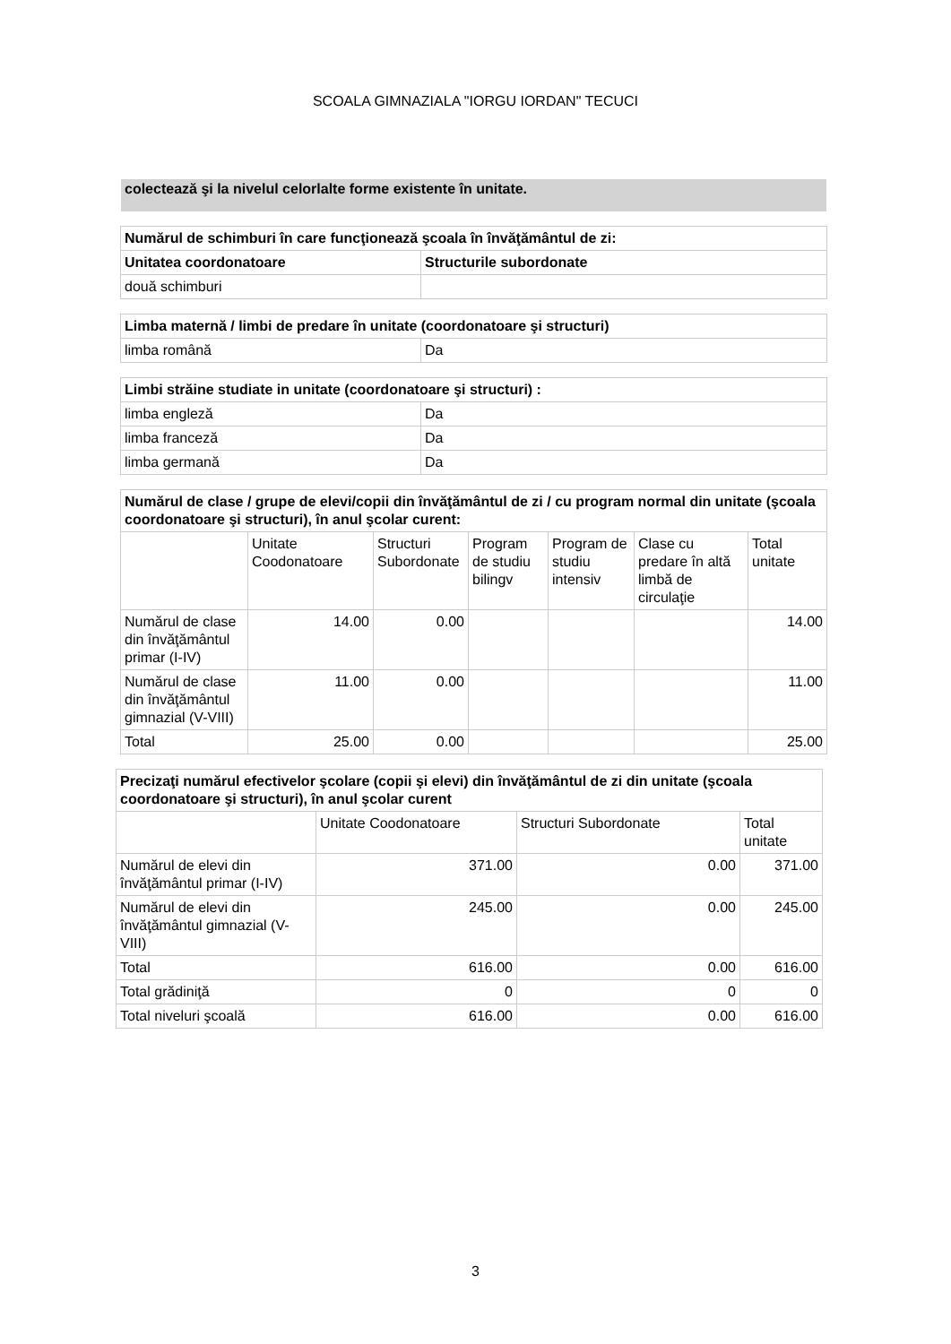SCOALA GIMNAZIALA "IORGU IORDAN" TECUCI
colectează şi la nivelul celorlalte forme existente în unitate.
| Numărul de schimburi în care funcţionează şcoala în învăţământul de zi: | |
| --- | --- |
| Unitatea coordonatoare | Structurile subordonate |
| două schimburi | |
| Limba maternă / limbi de predare în unitate (coordonatoare şi structuri) | |
| --- | --- |
| limba română | Da |
| Limbi străine studiate in unitate (coordonatoare şi structuri) : | |
| --- | --- |
| limba engleză | Da |
| limba franceză | Da |
| limba germană | Da |
| Numărul de clase / grupe de elevi/copii din învăţământul de zi / cu program normal din unitate (şcoala coordonatoare şi structuri), în anul şcolar curent: | | | | | | |
| --- | --- | --- | --- | --- | --- | --- |
| | Unitate Coodonatoare | Structuri Subordonate | Program de studiu bilingv | Program de studiu intensiv | Clase cu predare în altă limbă de circulaţie | Total unitate |
| Numărul de clase din învăţământul primar (I-IV) | 14.00 | 0.00 | | | | 14.00 |
| Numărul de clase din învăţământul gimnazial (V-VIII) | 11.00 | 0.00 | | | | 11.00 |
| Total | 25.00 | 0.00 | | | | 25.00 |
| Precizaţi numărul efectivelor şcolare (copii şi elevi) din învăţământul de zi din unitate (şcoala coordonatoare şi structuri), în anul şcolar curent | | | |
| --- | --- | --- | --- |
| | Unitate Coodonatoare | Structuri Subordonate | Total unitate |
| Numărul de elevi din învăţământul primar (I-IV) | 371.00 | 0.00 | 371.00 |
| Numărul de elevi din învăţământul gimnazial (V-VIII) | 245.00 | 0.00 | 245.00 |
| Total | 616.00 | 0.00 | 616.00 |
| Total grădiniţă | 0 | 0 | 0 |
| Total niveluri şcoală | 616.00 | 0.00 | 616.00 |
3